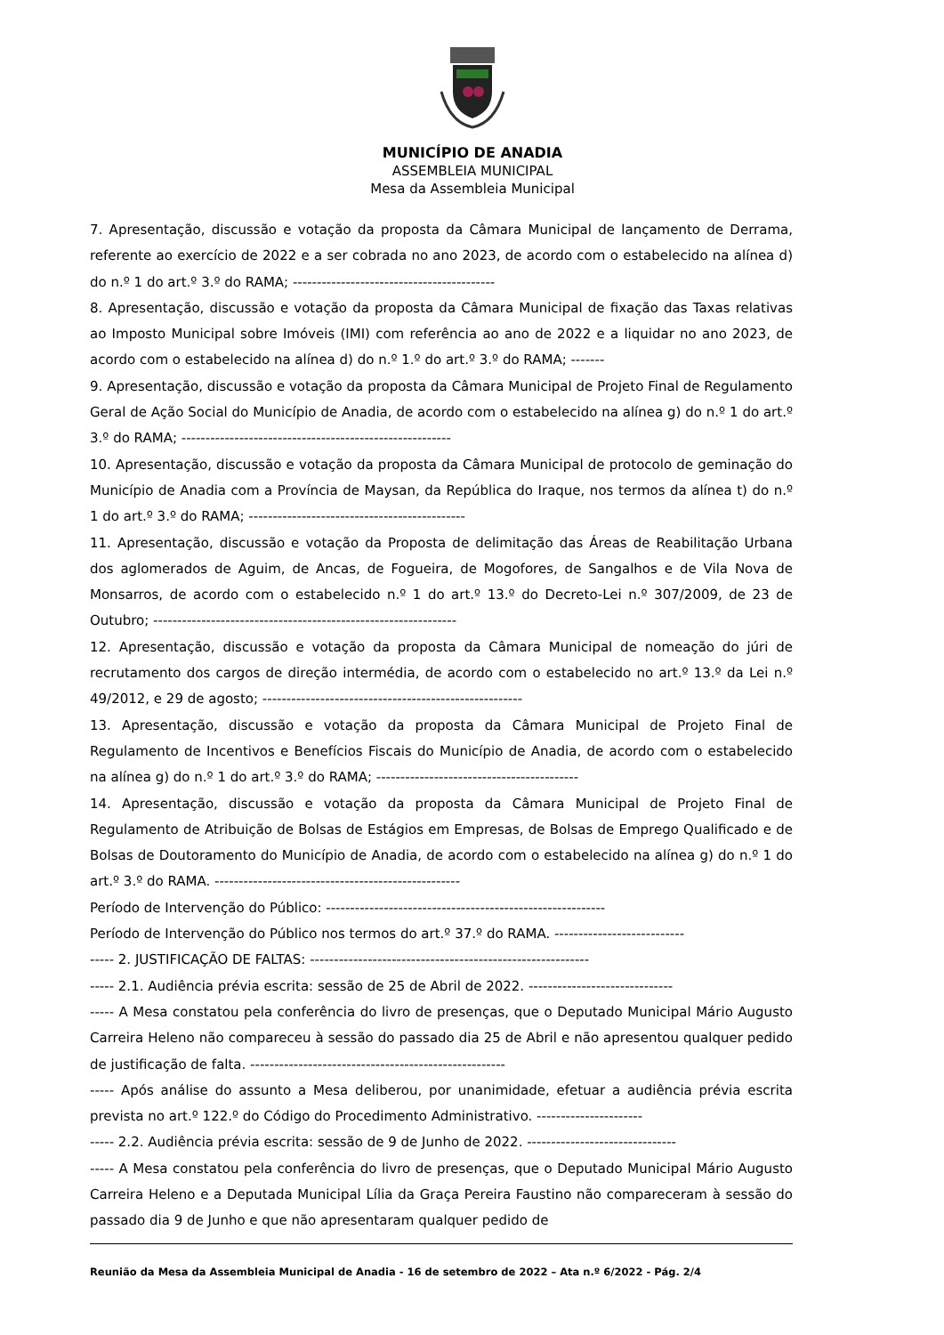MUNICÍPIO DE ANADIA
ASSEMBLEIA MUNICIPAL
Mesa da Assembleia Municipal
7. Apresentação, discussão e votação da proposta da Câmara Municipal de lançamento de Derrama, referente ao exercício de 2022 e a ser cobrada no ano 2023, de acordo com o estabelecido na alínea d) do n.º 1 do art.º 3.º do RAMA; ------------------------------------------
8. Apresentação, discussão e votação da proposta da Câmara Municipal de fixação das Taxas relativas ao Imposto Municipal sobre Imóveis (IMI) com referência ao ano de 2022 e a liquidar no ano 2023, de acordo com o estabelecido na alínea d) do n.º 1.º do art.º 3.º do RAMA; -------
9. Apresentação, discussão e votação da proposta da Câmara Municipal de Projeto Final de Regulamento Geral de Ação Social do Município de Anadia, de acordo com o estabelecido na alínea g) do n.º 1 do art.º 3.º do RAMA; --------------------------------------------------------
10. Apresentação, discussão e votação da proposta da Câmara Municipal de protocolo de geminação do Município de Anadia com a Província de Maysan, da República do Iraque, nos termos da alínea t) do n.º 1 do art.º 3.º do RAMA; ---------------------------------------------
11. Apresentação, discussão e votação da Proposta de delimitação das Áreas de Reabilitação Urbana dos aglomerados de Aguim, de Ancas, de Fogueira, de Mogofores, de Sangalhos e de Vila Nova de Monsarros, de acordo com o estabelecido n.º 1 do art.º 13.º do Decreto-Lei n.º 307/2009, de 23 de Outubro; ---------------------------------------------------------------
12. Apresentação, discussão e votação da proposta da Câmara Municipal de nomeação do júri de recrutamento dos cargos de direção intermédia, de acordo com o estabelecido no art.º 13.º da Lei n.º 49/2012, e 29 de agosto; ------------------------------------------------------
13. Apresentação, discussão e votação da proposta da Câmara Municipal de Projeto Final de Regulamento de Incentivos e Benefícios Fiscais do Município de Anadia, de acordo com o estabelecido na alínea g) do n.º 1 do art.º 3.º do RAMA; ------------------------------------------
14. Apresentação, discussão e votação da proposta da Câmara Municipal de Projeto Final de Regulamento de Atribuição de Bolsas de Estágios em Empresas, de Bolsas de Emprego Qualificado e de Bolsas de Doutoramento do Município de Anadia, de acordo com o estabelecido na alínea g) do n.º 1 do art.º 3.º do RAMA. ---------------------------------------------------
Período de Intervenção do Público: ----------------------------------------------------------
Período de Intervenção do Público nos termos do art.º 37.º do RAMA. ---------------------------
----- 2. JUSTIFICAÇÃO DE FALTAS: ----------------------------------------------------------
----- 2.1. Audiência prévia escrita: sessão de 25 de Abril de 2022. ------------------------------
----- A Mesa constatou pela conferência do livro de presenças, que o Deputado Municipal Mário Augusto Carreira Heleno não compareceu à sessão do passado dia 25 de Abril e não apresentou qualquer pedido de justificação de falta. -----------------------------------------------------
----- Após análise do assunto a Mesa deliberou, por unanimidade, efetuar a audiência prévia escrita prevista no art.º 122.º do Código do Procedimento Administrativo. ----------------------
----- 2.2. Audiência prévia escrita: sessão de 9 de Junho de 2022. -------------------------------
----- A Mesa constatou pela conferência do livro de presenças, que o Deputado Municipal Mário Augusto Carreira Heleno e a Deputada Municipal Lília da Graça Pereira Faustino não compareceram à sessão do passado dia 9 de Junho e que não apresentaram qualquer pedido de
Reunião da Mesa da Assembleia Municipal de Anadia - 16 de setembro de 2022 – Ata n.º 6/2022 - Pág. 2/4